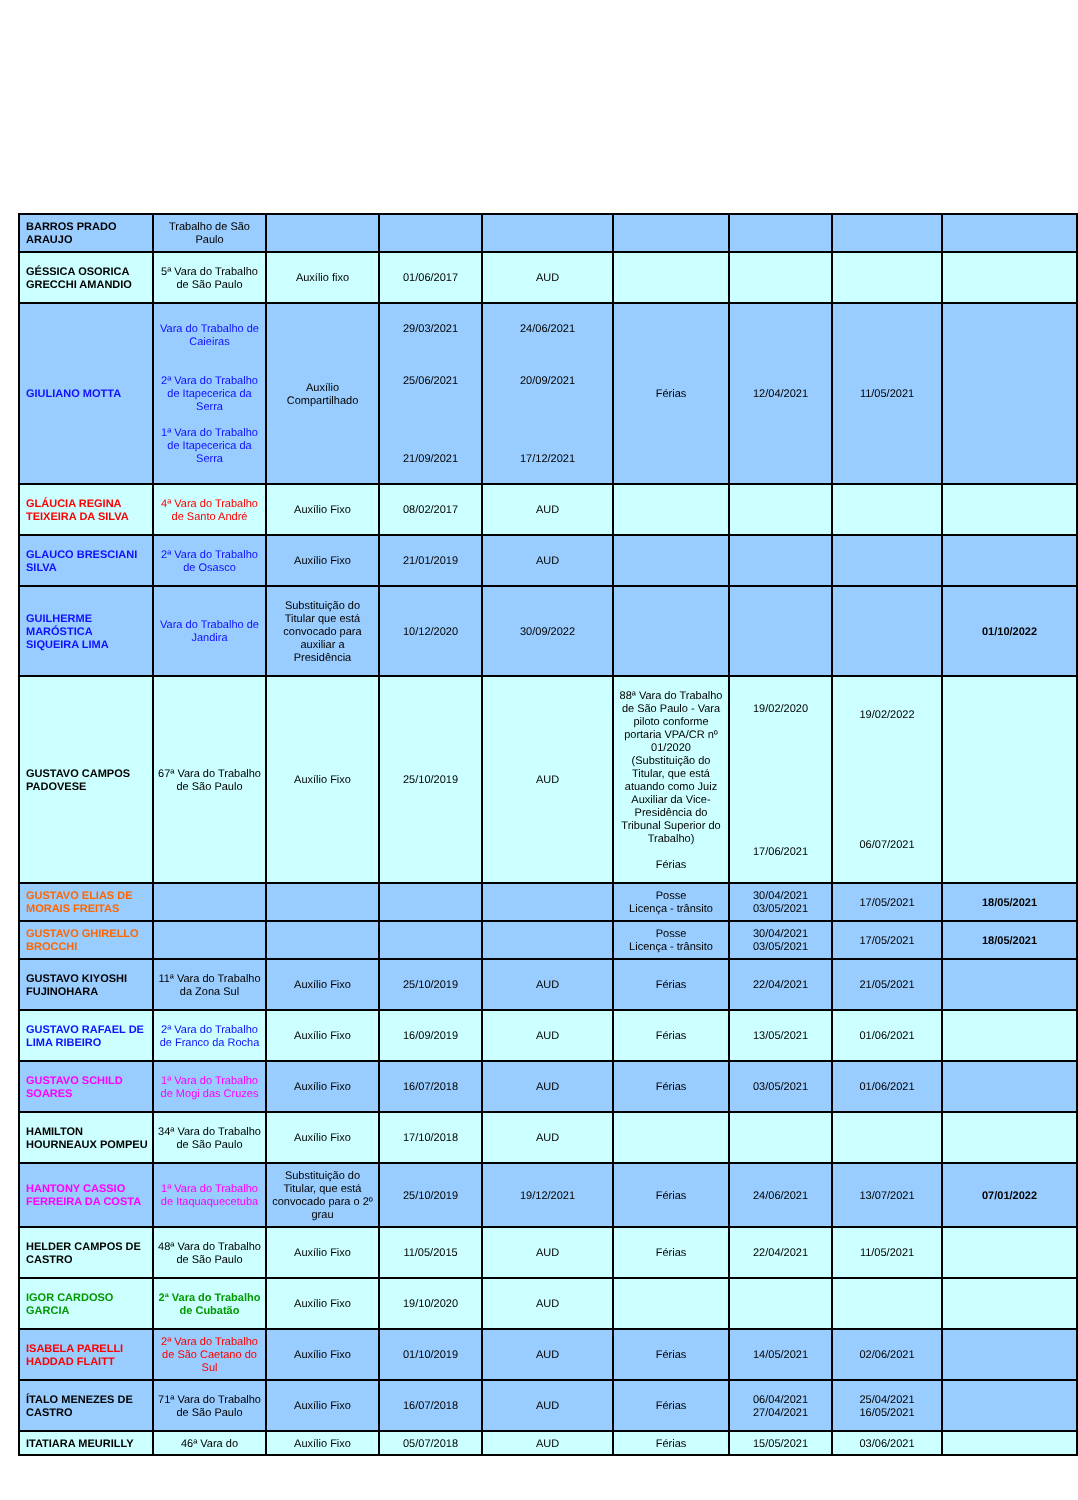| BARROS PRADO ARAUJO | Trabalho de São Paulo | | | | | | | |
| GÉSSICA OSORICA GRECCHI AMANDIO | 5ª Vara do Trabalho de São Paulo | Auxílio fixo | 01/06/2017 | AUD | | | | |
| GIULIANO MOTTA | Vara do Trabalho de Caieiras 2ª Vara do Trabalho de Itapecerica da Serra 1ª Vara do Trabalho de Itapecerica da Serra | Auxílio Compartilhado | 29/03/2021 25/06/2021 21/09/2021 | 24/06/2021 20/09/2021 17/12/2021 | Férias | 12/04/2021 | 11/05/2021 | |
| GLÁUCIA REGINA TEIXEIRA DA SILVA | 4ª Vara do Trabalho de Santo André | Auxílio Fixo | 08/02/2017 | AUD | | | | |
| GLAUCO BRESCIANI SILVA | 2ª Vara do Trabalho de Osasco | Auxílio Fixo | 21/01/2019 | AUD | | | | |
| GUILHERME MARÓSTICA SIQUEIRA LIMA | Vara do Trabalho de Jandira | Substituição do Titular que está convocado para auxiliar a Presidência | 10/12/2020 | 30/09/2022 | | | | 01/10/2022 |
| GUSTAVO CAMPOS PADOVESE | 67ª Vara do Trabalho de São Paulo | Auxílio Fixo | 25/10/2019 | AUD | 88ª Vara do Trabalho de São Paulo - Vara piloto conforme portaria VPA/CR nº 01/2020 (Substituição do Titular, que está atuando como Juiz Auxiliar da Vice-Presidência do Tribunal Superior do Trabalho) Férias | 19/02/2020 17/06/2021 | 19/02/2022 06/07/2021 | |
| GUSTAVO ELIAS DE MORAIS FREITAS | | | | | Posse Licença - trânsito | 30/04/2021 03/05/2021 | 17/05/2021 | 18/05/2021 |
| GUSTAVO GHIRELLO BROCCHI | | | | | Posse Licença - trânsito | 30/04/2021 03/05/2021 | 17/05/2021 | 18/05/2021 |
| GUSTAVO KIYOSHI FUJINOHARA | 11ª Vara do Trabalho da Zona Sul | Auxílio Fixo | 25/10/2019 | AUD | Férias | 22/04/2021 | 21/05/2021 | |
| GUSTAVO RAFAEL DE LIMA RIBEIRO | 2ª Vara do Trabalho de Franco da Rocha | Auxílio Fixo | 16/09/2019 | AUD | Férias | 13/05/2021 | 01/06/2021 | |
| GUSTAVO SCHILD SOARES | 1ª Vara do Trabalho de Mogi das Cruzes | Auxílio Fixo | 16/07/2018 | AUD | Férias | 03/05/2021 | 01/06/2021 | |
| HAMILTON HOURNEAUX POMPEU | 34ª Vara do Trabalho de São Paulo | Auxílio Fixo | 17/10/2018 | AUD | | | | |
| HANTONY CASSIO FERREIRA DA COSTA | 1ª Vara do Trabalho de Itaquaquecetuba | Substituição do Titular, que está convocado para o 2º grau | 25/10/2019 | 19/12/2021 | Férias | 24/06/2021 | 13/07/2021 | 07/01/2022 |
| HELDER CAMPOS DE CASTRO | 48ª Vara do Trabalho de São Paulo | Auxílio Fixo | 11/05/2015 | AUD | Férias | 22/04/2021 | 11/05/2021 | |
| IGOR CARDOSO GARCIA | 2ª Vara do Trabalho de Cubatão | Auxílio Fixo | 19/10/2020 | AUD | | | | |
| ISABELA PARELLI HADDAD FLAITT | 2ª Vara do Trabalho de São Caetano do Sul | Auxílio Fixo | 01/10/2019 | AUD | Férias | 14/05/2021 | 02/06/2021 | |
| ÍTALO MENEZES DE CASTRO | 71ª Vara do Trabalho de São Paulo | Auxílio Fixo | 16/07/2018 | AUD | Férias | 06/04/2021 27/04/2021 | 25/04/2021 16/05/2021 | |
| ITATIARA MEURILLY | 46ª Vara do | Auxílio Fixo | 05/07/2018 | AUD | Férias | 15/05/2021 | 03/06/2021 | |